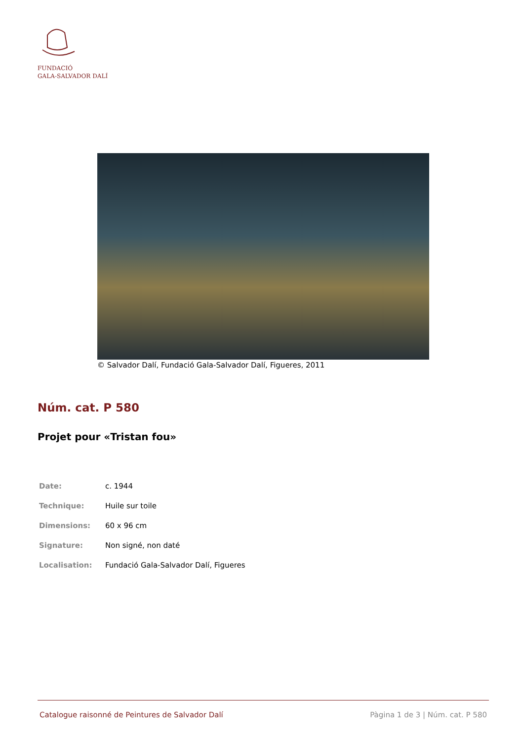FUNDACIÓ
GALA-SALVADOR DALÍ
© Salvador Dalí, Fundació Gala-Salvador Dalí, Figueres, 2011
Núm. cat. P 580
Projet pour «Tristan fou»
| Date: | c. 1944 |
| Technique: | Huile sur toile |
| Dimensions: | 60 x 96 cm |
| Signature: | Non signé, non daté |
| Localisation: | Fundació Gala-Salvador Dalí, Figueres |
Catalogue raisonné de Peintures de Salvador Dalí Pàgina 1 de 3 | Núm. cat. P 580